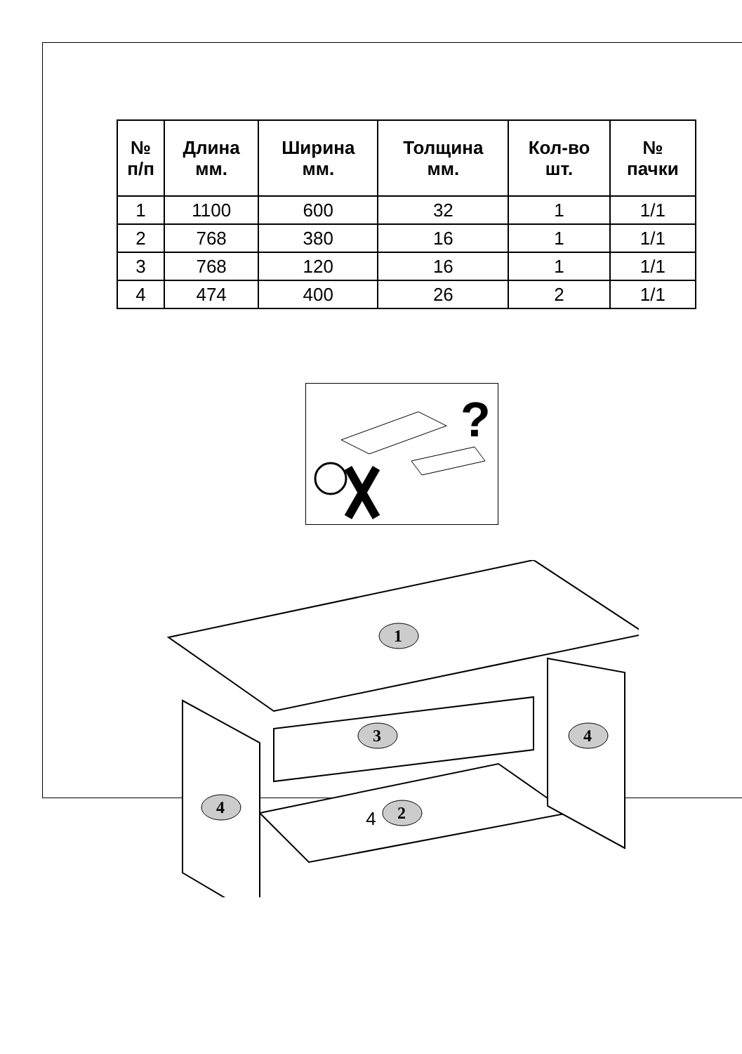| № п/п | Длина мм. | Ширина мм. | Толщина мм. | Кол-во шт. | № пачки |
| --- | --- | --- | --- | --- | --- |
| 1 | 1100 | 600 | 32 | 1 | 1/1 |
| 2 | 768 | 380 | 16 | 1 | 1/1 |
| 3 | 768 | 120 | 16 | 1 | 1/1 |
| 4 | 474 | 400 | 26 | 2 | 1/1 |
?
1
3
4
4
2
4